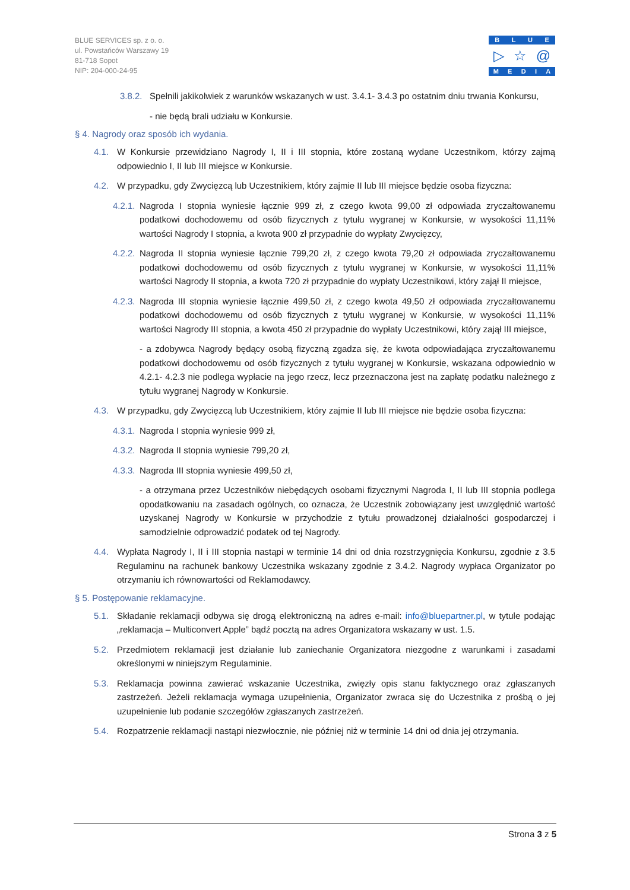BLUE SERVICES sp. z o. o.
ul. Powstańców Warszawy 19
81-718 Sopot
NIP: 204-000-24-95
BLUE
▷ ☆ @
MEDIA
3.8.2.
Spełnili jakikolwiek z warunków wskazanych w ust. 3.4.1- 3.4.3 po ostatnim dniu trwania Konkursu,
- nie będą brali udziału w Konkursie.
§ 4. Nagrody oraz sposób ich wydania.
4.1. W Konkursie przewidziano Nagrody I, II i III stopnia, które zostaną wydane Uczestnikom, którzy zajmą odpowiednio I, II lub III miejsce w Konkursie.
4.2. W przypadku, gdy Zwycięzcą lub Uczestnikiem, który zajmie II lub III miejsce będzie osoba fizyczna:
4.2.1.
Nagroda I stopnia wyniesie łącznie 999 zł, z czego kwota 99,00 zł odpowiada zryczałtowanemu podatkowi dochodowemu od osób fizycznych z tytułu wygranej w Konkursie, w wysokości 11,11% wartości Nagrody I stopnia, a kwota 900 zł przypadnie do wypłaty Zwycięzcy,
4.2.2.
Nagroda II stopnia wyniesie łącznie 799,20 zł, z czego kwota 79,20 zł odpowiada zryczałtowanemu podatkowi dochodowemu od osób fizycznych z tytułu wygranej w Konkursie, w wysokości 11,11% wartości Nagrody II stopnia, a kwota 720 zł przypadnie do wypłaty Uczestnikowi, który zajął II miejsce,
4.2.3.
Nagroda III stopnia wyniesie łącznie 499,50 zł, z czego kwota 49,50 zł odpowiada zryczałtowanemu podatkowi dochodowemu od osób fizycznych z tytułu wygranej w Konkursie, w wysokości 11,11% wartości Nagrody III stopnia, a kwota 450 zł przypadnie do wypłaty Uczestnikowi, który zajął III miejsce,
- a zdobywca Nagrody będący osobą fizyczną zgadza się, że kwota odpowiadająca zryczałtowanemu podatkowi dochodowemu od osób fizycznych z tytułu wygranej w Konkursie, wskazana odpowiednio w 4.2.1- 4.2.3 nie podlega wypłacie na jego rzecz, lecz przeznaczona jest na zapłatę podatku należnego z tytułu wygranej Nagrody w Konkursie.
4.3. W przypadku, gdy Zwycięzcą lub Uczestnikiem, który zajmie II lub III miejsce nie będzie osoba fizyczna:
4.3.1.
Nagroda I stopnia wyniesie 999 zł,
4.3.2.
Nagroda II stopnia wyniesie 799,20 zł,
4.3.3.
Nagroda III stopnia wyniesie 499,50 zł,
- a otrzymana przez Uczestników niebędących osobami fizycznymi Nagroda I, II lub III stopnia podlega opodatkowaniu na zasadach ogólnych, co oznacza, że Uczestnik zobowiązany jest uwzględnić wartość uzyskanej Nagrody w Konkursie w przychodzie z tytułu prowadzonej działalności gospodarczej i samodzielnie odprowadzić podatek od tej Nagrody.
4.4. Wypłata Nagrody I, II i III stopnia nastąpi w terminie 14 dni od dnia rozstrzygnięcia Konkursu, zgodnie z 3.5 Regulaminu na rachunek bankowy Uczestnika wskazany zgodnie z 3.4.2. Nagrody wypłaca Organizator po otrzymaniu ich równowartości od Reklamodawcy.
§ 5. Postępowanie reklamacyjne.
5.1. Składanie reklamacji odbywa się drogą elektroniczną na adres e-mail: info@bluepartner.pl, w tytule podając „reklamacja – Multiconvert Apple” bądź pocztą na adres Organizatora wskazany w ust. 1.5.
5.2. Przedmiotem reklamacji jest działanie lub zaniechanie Organizatora niezgodne z warunkami i zasadami określonymi w niniejszym Regulaminie.
5.3. Reklamacja powinna zawierać wskazanie Uczestnika, zwięzły opis stanu faktycznego oraz zgłaszanych zastrzeżeń. Jeżeli reklamacja wymaga uzupełnienia, Organizator zwraca się do Uczestnika z prośbą o jej uzupełnienie lub podanie szczegółów zgłaszanych zastrzeżeń.
5.4. Rozpatrzenie reklamacji nastąpi niezwłocznie, nie później niż w terminie 14 dni od dnia jej otrzymania.
Strona 3 z 5